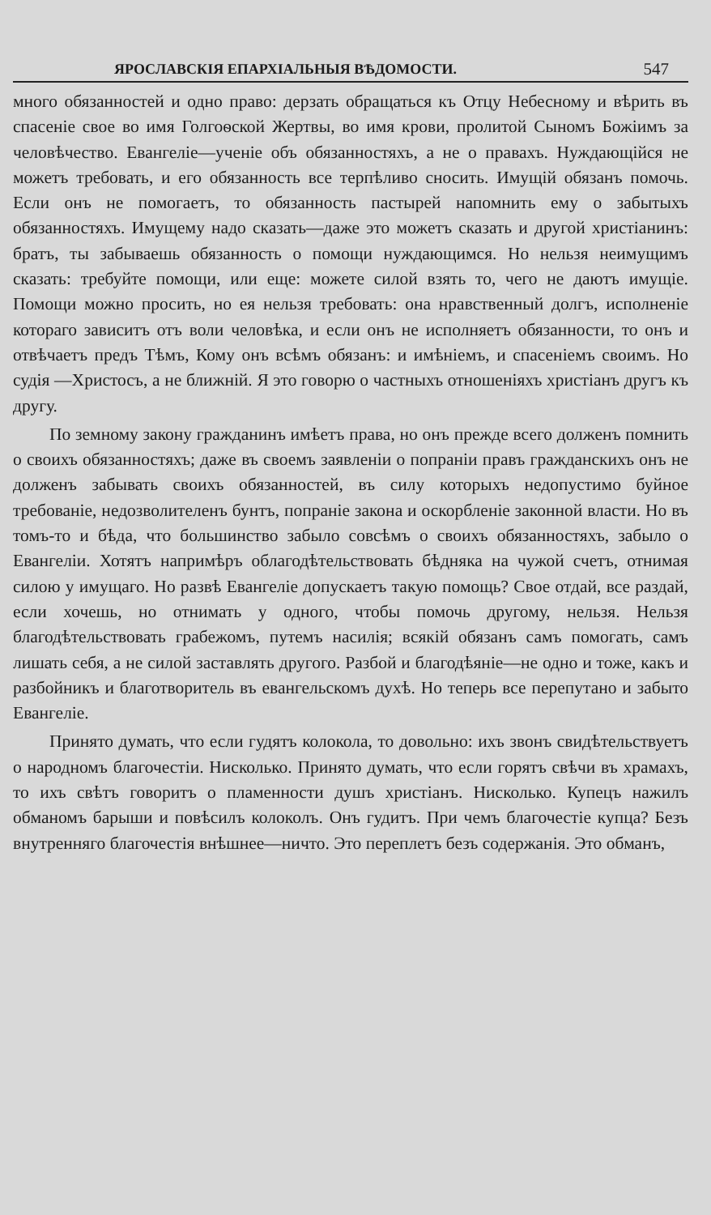ЯРОСЛАВСКІЯ ЕПАРХІАЛЬНЫЯ ВѢДОМОСТИ. 547
много обязанностей и одно право: дерзать обращаться къ Отцу Небесному и вѣрить въ спасеніе свое во имя Голгоѳской Жертвы, во имя крови, пролитой Сыномъ Божіимъ за человѣчество. Евангеліе—ученіе объ обязанностяхъ, а не о правахъ. Нуждающійся не можетъ требовать, и его обязанность все терпѣливо сносить. Имущій обязанъ помочь. Если онъ не помогаетъ, то обязанность пастырей напомнить ему о забытыхъ обязанностяхъ. Имущему надо сказать—даже это можетъ сказать и другой христіанинъ: братъ, ты забываешь обязанность о помощи нуждающимся. Но нельзя неимущимъ сказать: требуйте помощи, или еще: можете силой взять то, чего не даютъ имущіе. Помощи можно просить, но ея нельзя требовать: она нравственный долгъ, исполненіе котораго зависитъ отъ воли человѣка, и если онъ не исполняетъ обязанности, то онъ и отвѣчаетъ предъ Тѣмъ, Кому онъ всѣмъ обязанъ: и имѣніемъ, и спасеніемъ своимъ. Но судія —Христосъ, а не ближній. Я это говорю о частныхъ отношеніяхъ христіанъ другъ къ другу.
По земному закону гражданинъ имѣетъ права, но онъ прежде всего долженъ помнить о своихъ обязанностяхъ; даже въ своемъ заявленіи о попраніи правъ гражданскихъ онъ не долженъ забывать своихъ обязанностей, въ силу которыхъ недопустимо буйное требованіе, недозволителенъ бунтъ, попраніе закона и оскорбленіе законной власти. Но въ томъ-то и бѣда, что большинство забыло совсѣмъ о своихъ обязанностяхъ, забыло о Евангеліи. Хотятъ напримѣръ облагодѣтельствовать бѣдняка на чужой счетъ, отнимая силою у имущаго. Но развѣ Евангеліе допускаетъ такую помощь? Свое отдай, все раздай, если хочешь, но отнимать у одного, чтобы помочь другому, нельзя. Нельзя благодѣтельствовать грабежомъ, путемъ насилія; всякій обязанъ самъ помогать, самъ лишать себя, а не силой заставлять другого. Разбой и благодѣяніе—не одно и тоже, какъ и разбойникъ и благотворитель въ евангельскомъ духѣ. Но теперь все перепутано и забыто Евангеліе.
Принято думать, что если гудятъ колокола, то довольно: ихъ звонъ свидѣтельствуетъ о народномъ благочестіи. Нисколько. Принято думать, что если горятъ свѣчи въ храмахъ, то ихъ свѣтъ говоритъ о пламенности душъ христіанъ. Нисколько. Купецъ нажилъ обманомъ барыши и повѣсилъ колоколъ. Онъ гудитъ. При чемъ благочестіе купца? Безъ внутренняго благочестія внѣшнее—ничто. Это переплетъ безъ содержанія. Это обманъ,